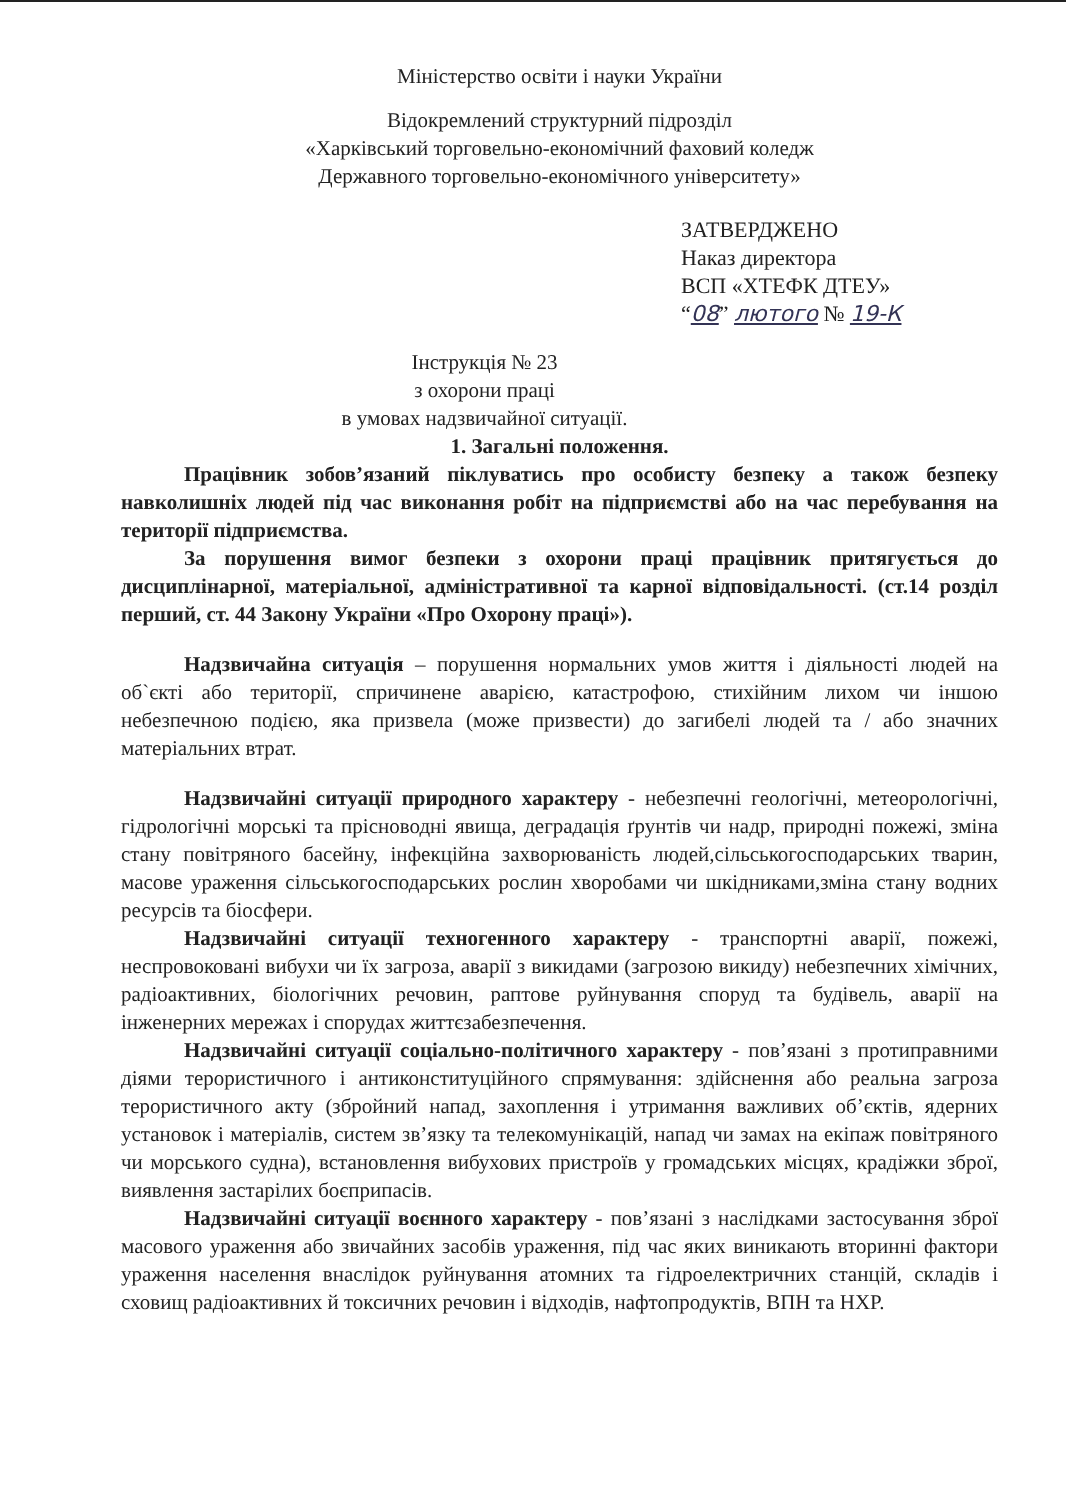Міністерство освіти і науки України
Відокремлений структурний підрозділ
«Харківський торговельно-економічний фаховий коледж
Державного торговельно-економічного університету»
ЗАТВЕРДЖЕНО
Наказ директора
ВСП «ХТЕФК ДТЕУ»
“08” лютого № 19-К
Інструкція № 23
з охорони праці
в умовах надзвичайної ситуації.
1. Загальні положення.
Працівник зобов’язаний піклуватись про особисту безпеку а також безпеку навколишніх людей під час виконання робіт на підприємстві або на час перебування на території підприємства.
За порушення вимог безпеки з охорони праці працівник притягується до дисциплінарної, матеріальної, адміністративної та карної відповідальності. (ст.14 розділ перший, ст. 44 Закону України «Про Охорону праці»).
Надзвичайна ситуація – порушення нормальних умов життя і діяльності людей на об`єкті або території, спричинене аварією, катастрофою, стихійним лихом чи іншою небезпечною подією, яка призвела (може призвести) до загибелі людей та / або значних матеріальних втрат.
Надзвичайні ситуації природного характеру - небезпечні геологічні, метеорологічні, гідрологічні морські та прісноводні явища, деградація ґрунтів чи надр, природні пожежі, зміна стану повітряного басейну, інфекційна захворюваність людей,сільськогосподарських тварин, масове ураження сільськогосподарських рослин хворобами чи шкідниками,зміна стану водних ресурсів та біосфери.
Надзвичайні ситуації техногенного характеру - транспортні аварії, пожежі, неспровоковані вибухи чи їх загроза, аварії з викидами (загрозою викиду) небезпечних хімічних, радіоактивних, біологічних речовин, раптове руйнування споруд та будівель, аварії на інженерних мережах і спорудах життєзабезпечення.
Надзвичайні ситуації соціально-політичного характеру - пов’язані з протиправними діями терористичного і антиконституційного спрямування: здійснення або реальна загроза терористичного акту (збройний напад, захоплення і утримання важливих об’єктів, ядерних установок і матеріалів, систем зв’язку та телекомунікацій, напад чи замах на екіпаж повітряного чи морського судна), встановлення вибухових пристроїв у громадських місцях, крадіжки зброї, виявлення застарілих боєприпасів.
Надзвичайні ситуації воєнного характеру - пов’язані з наслідками застосування зброї масового ураження або звичайних засобів ураження, під час яких виникають вторинні фактори ураження населення внаслідок руйнування атомних та гідроелектричних станцій, складів і сховищ радіоактивних й токсичних речовин і відходів, нафтопродуктів, ВПН та НХР.